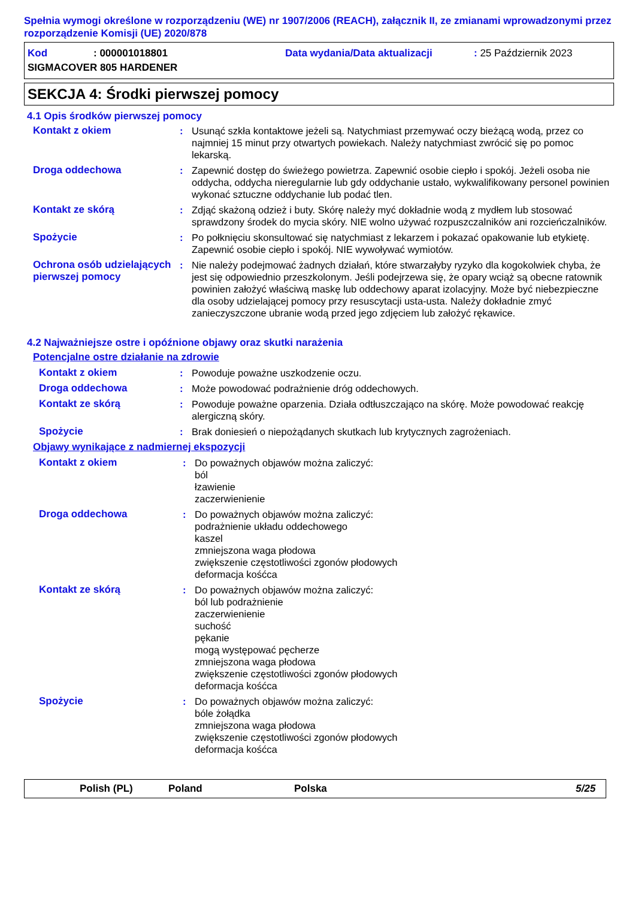Spełnia wymogi określone w rozporządzeniu (WE) nr 1907/2006 (REACH), załącznik II, ze zmianami wprowadzonymi przez rozporządzenie Komisji (UE) 2020/878
Kod: 000001018801 Data wydania/Data aktualizacji: 25 Październik 2023
SIGMACOVER 805 HARDENER
SEKCJA 4: Środki pierwszej pomocy
4.1 Opis środków pierwszej pomocy
Kontakt z okiem : Usunąć szkła kontaktowe jeżeli są. Natychmiast przemywać oczy bieżącą wodą, przez co najmniej 15 minut przy otwartych powiekach. Należy natychmiast zwrócić się po pomoc lekarską.
Droga oddechowa : Zapewnić dostęp do świeżego powietrza. Zapewnić osobie ciepło i spokój. Jeżeli osoba nie oddycha, oddycha nieregularnie lub gdy oddychanie ustało, wykwalifikowany personel powinien wykonać sztuczne oddychanie lub podać tlen.
Kontakt ze skórą : Zdjąć skażoną odzież i buty. Skórę należy myć dokładnie wodą z mydłem lub stosować sprawdzony środek do mycia skóry. NIE wolno używać rozpuszczalników ani rozcieńczalników.
Spożycie : Po połknięciu skonsultować się natychmiast z lekarzem i pokazać opakowanie lub etykietę. Zapewnić osobie ciepło i spokój. NIE wywoływać wymiotów.
Ochrona osób udzielających pierwszej pomocy
: Nie należy podejmować żadnych działań, które stwarzałyby ryzyko dla kogokolwiek chyba, że jest się odpowiednio przeszkolonym. Jeśli podejrzewa się, że opary wciąż są obecne ratownik powinien założyć właściwą maskę lub oddechowy aparat izolacyjny. Może być niebezpieczne dla osoby udzielającej pomocy przy resuscytacji usta-usta. Należy dokładnie zmyć zanieczyszczone ubranie wodą przed jego zdjęciem lub założyć rękawice.
4.2 Najważniejsze ostre i opóźnione objawy oraz skutki narażenia
Potencjalne ostre działanie na zdrowie
Kontakt z okiem : Powoduje poważne uszkodzenie oczu.
Droga oddechowa : Może powodować podrażnienie dróg oddechowych.
Kontakt ze skórą : Powoduje poważne oparzenia. Działa odtłuszczająco na skórę. Może powodować reakcję alergiczną skóry.
Spożycie : Brak doniesień o niepożądanych skutkach lub krytycznych zagrożeniach.
Objawy wynikające z nadmiernej ekspozycji
Kontakt z okiem : Do poważnych objawów można zaliczyć:
ból
łzawienie
zaczerwienienie
Droga oddechowa : Do poważnych objawów można zaliczyć:
podrażnienie układu oddechowego
kaszel
zmniejszona waga płodowa
zwiększenie częstotliwości zgonów płodowych
deformacja kośćca
Kontakt ze skórą : Do poważnych objawów można zaliczyć:
ból lub podrażnienie
zaczerwienienie
suchość
pękanie
mogą występować pęcherze
zmniejszona waga płodowa
zwiększenie częstotliwości zgonów płodowych
deformacja kośćca
Spożycie : Do poważnych objawów można zaliczyć:
bóle żołądka
zmniejszona waga płodowa
zwiększenie częstotliwości zgonów płodowych
deformacja kośćca
Polish (PL) Poland Polska 5/25